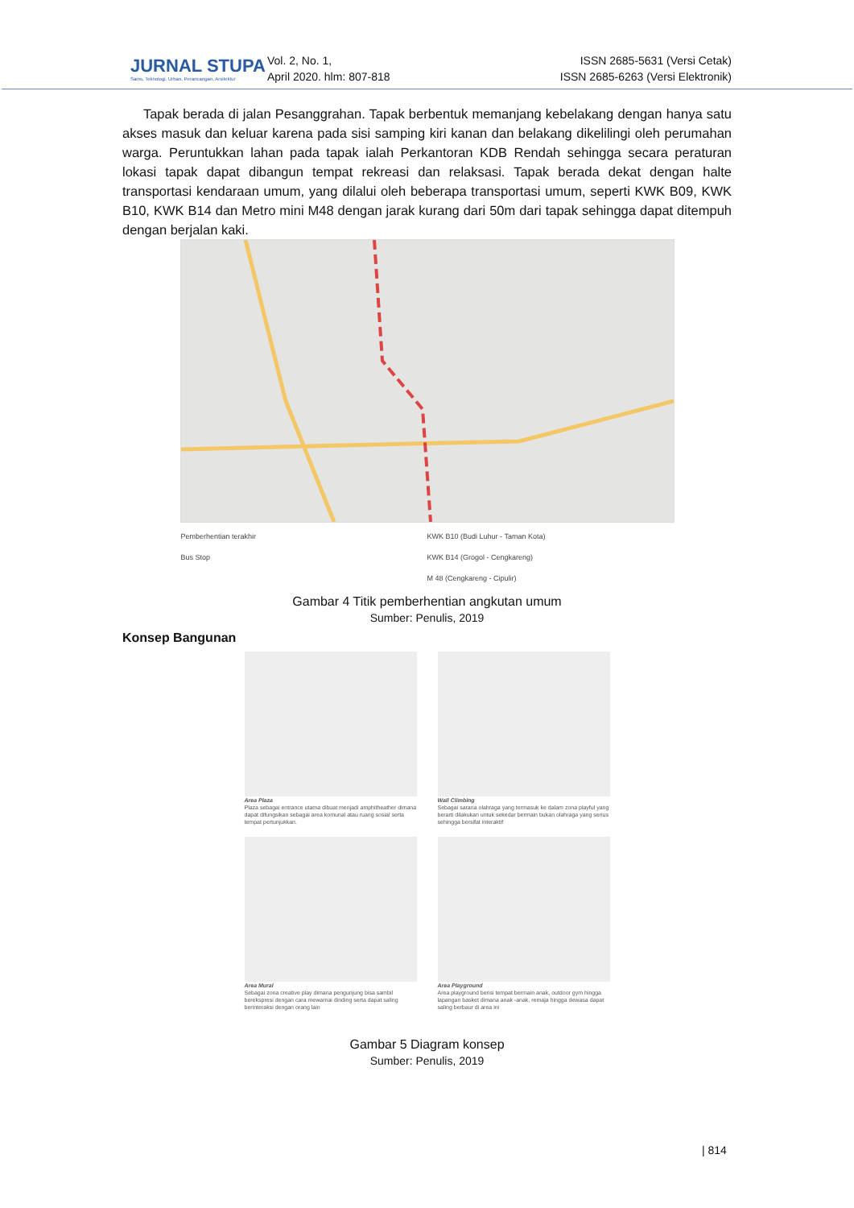JURNAL STUPA
Sains, Teknologi, Urban, Perancangan, Arsitektur
Vol. 2, No. 1,
April 2020. hlm: 807-818
ISSN 2685-5631 (Versi Cetak)
ISSN 2685-6263 (Versi Elektronik)
Tapak berada di jalan Pesanggrahan. Tapak berbentuk memanjang kebelakang dengan hanya satu akses masuk dan keluar karena pada sisi samping kiri kanan dan belakang dikelilingi oleh perumahan warga. Peruntukkan lahan pada tapak ialah Perkantoran KDB Rendah sehingga secara peraturan lokasi tapak dapat dibangun tempat rekreasi dan relaksasi. Tapak berada dekat dengan halte transportasi kendaraan umum, yang dilalui oleh beberapa transportasi umum, seperti KWK B09, KWK B10, KWK B14 dan Metro mini M48 dengan jarak kurang dari 50m dari tapak sehingga dapat ditempuh dengan berjalan kaki.
Pemberhentian terakhir
Bus Stop
KWK B10 (Budi Luhur - Taman Kota)
KWK B14 (Grogol - Cengkareng)
M 48 (Cengkareng - Cipulir)
Gambar 4 Titik pemberhentian angkutan umum
Sumber: Penulis, 2019
Konsep Bangunan
Area Plaza
Plaza sebagai entrance utama dibuat menjadi amphitheather dimana dapat difungsikan sebagai area komunal atau ruang sosial serta tempat pertunjukkan.
Wall Climbing
Sebagai sarana olahraga yang termasuk ke dalam zona playful yang berarti dilakukan untuk sekedar bermain bukan olahraga yang serius sehingga bersifat interaktif
Area Mural
Sebagai zona creative play dimana pengunjung bisa sambil berekspresi dengan cara mewarnai dinding serta dapat saling berinteraksi dengan orang lain
Area Playground
Area playground berisi tempat bermain anak, outdoor gym hingga lapangan basket dimana anak -anak, remaja hingga dewasa dapat saling berbaur di area ini
Gambar 5 Diagram konsep
Sumber: Penulis, 2019
| 814